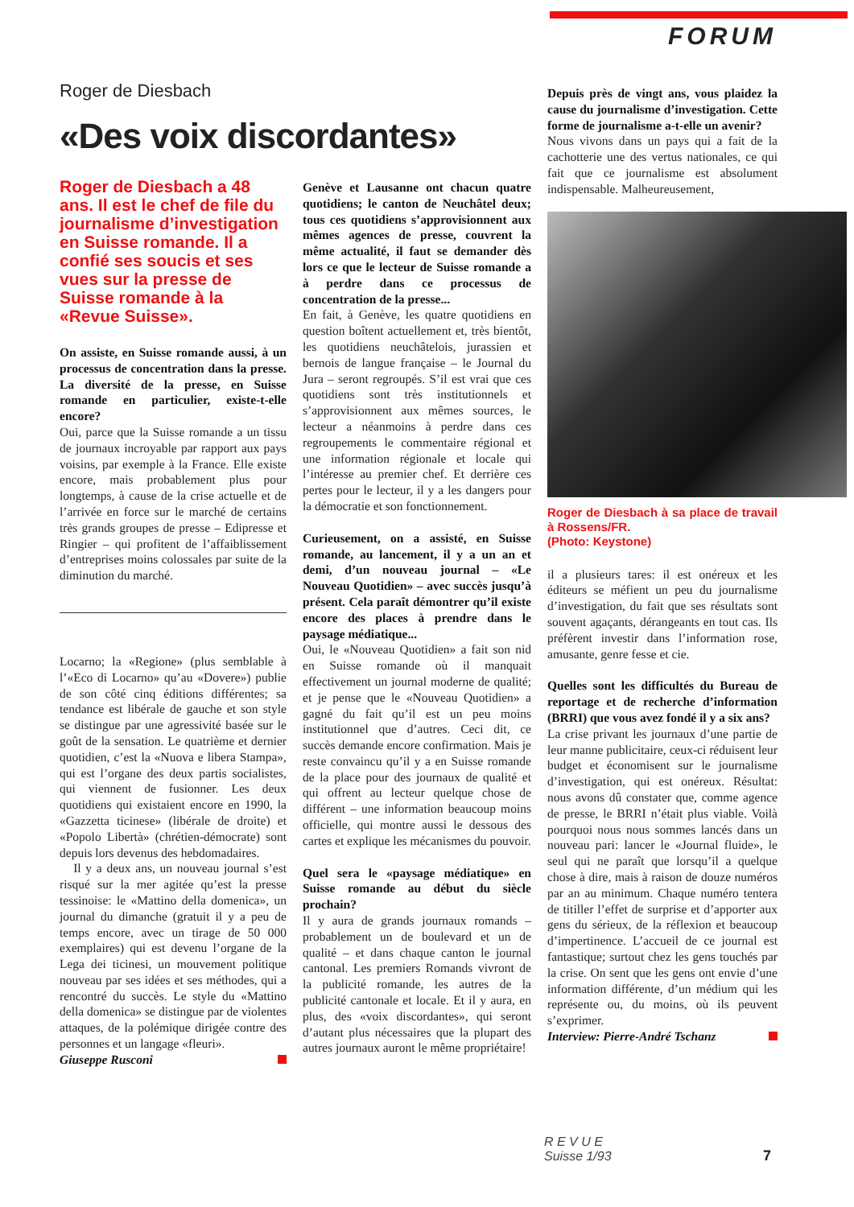FORUM
Roger de Diesbach
«Des voix discordantes»
Roger de Diesbach a 48 ans. Il est le chef de file du journalisme d’investigation en Suisse romande. Il a confié ses soucis et ses vues sur la presse de Suisse romande à la «Revue Suisse».
On assiste, en Suisse romande aussi, à un processus de concentration dans la presse. La diversité de la presse, en Suisse romande en particulier, existe-t-elle encore?
Oui, parce que la Suisse romande a un tissu de journaux incroyable par rapport aux pays voisins, par exemple à la France. Elle existe encore, mais probablement plus pour longtemps, à cause de la crise actuelle et de l’arrivée en force sur le marché de certains très grands groupes de presse – Edipresse et Ringier – qui profitent de l’affaiblissement d’entreprises moins colossales par suite de la diminution du marché.
Locarno; la «Regione» (plus semblable à l’«Eco di Locarno» qu’au «Dovere») publie de son côté cinq éditions différentes; sa tendance est libérale de gauche et son style se distingue par une agressivité basée sur le goût de la sensation. Le quatrième et dernier quotidien, c’est la «Nuova e libera Stampa», qui est l’organe des deux partis socialistes, qui viennent de fusionner. Les deux quotidiens qui existaient encore en 1990, la «Gazzetta ticinese» (libérale de droite) et «Popolo Libertà» (chrétien-démocrate) sont depuis lors devenus des hebdomadaires.
Il y a deux ans, un nouveau journal s’est risqué sur la mer agitée qu’est la presse tessinoise: le «Mattino della domenica», un journal du dimanche (gratuit il y a peu de temps encore, avec un tirage de 50 000 exemplaires) qui est devenu l’organe de la Lega dei ticinesi, un mouvement politique nouveau par ses idées et ses méthodes, qui a rencontré du succès. Le style du «Mattino della domenica» se distingue par de violentes attaques, de la polémique dirigée contre des personnes et un langage «fleuri».
Giuseppe Rusconi
Genève et Lausanne ont chacun quatre quotidiens; le canton de Neuchâtel deux; tous ces quotidiens s’approvisionnent aux mêmes agences de presse, couvrent la même actualité, il faut se demander dès lors ce que le lecteur de Suisse romande a à perdre dans ce processus de concentration de la presse...
En fait, à Genève, les quatre quotidiens en question boîtent actuellement et, très bientôt, les quotidiens neuchâtelois, jurassien et bernois de langue française – le Journal du Jura – seront regroupés. S’il est vrai que ces quotidiens sont très institutionnels et s’approvisionnent aux mêmes sources, le lecteur a néanmoins à perdre dans ces regroupements le commentaire régional et une information régionale et locale qui l’intéresse au premier chef. Et derrière ces pertes pour le lecteur, il y a les dangers pour la démocratie et son fonctionnement.
Curieusement, on a assisté, en Suisse romande, au lancement, il y a un an et demi, d’un nouveau journal – «Le Nouveau Quotidien» – avec succès jusqu’à présent. Cela paraît démontrer qu’il existe encore des places à prendre dans le paysage médiatique...
Oui, le «Nouveau Quotidien» a fait son nid en Suisse romande où il manquait effectivement un journal moderne de qualité; et je pense que le «Nouveau Quotidien» a gagné du fait qu’il est un peu moins institutionnel que d’autres. Ceci dit, ce succès demande encore confirmation. Mais je reste convaincu qu’il y a en Suisse romande de la place pour des journaux de qualité et qui offrent au lecteur quelque chose de différent – une information beaucoup moins officielle, qui montre aussi le dessous des cartes et explique les mécanismes du pouvoir.
Quel sera le «paysage médiatique» en Suisse romande au début du siècle prochain?
Il y aura de grands journaux romands – probablement un de boulevard et un de qualité – et dans chaque canton le journal cantonal. Les premiers Romands vivront de la publicité romande, les autres de la publicité cantonale et locale. Et il y aura, en plus, des «voix discordantes», qui seront d’autant plus nécessaires que la plupart des autres journaux auront le même propriétaire!
Depuis près de vingt ans, vous plaidez la cause du journalisme d’investigation. Cette forme de journalisme a-t-elle un avenir?
Nous vivons dans un pays qui a fait de la cachotterie une des vertus nationales, ce qui fait que ce journalisme est absolument indispensable. Malheureusement,
Roger de Diesbach à sa place de travail à Rossens/FR.
(Photo: Keystone)
il a plusieurs tares: il est onéreux et les éditeurs se méfient un peu du journalisme d’investigation, du fait que ses résultats sont souvent agaçants, dérangeants en tout cas. Ils préfèrent investir dans l’information rose, amusante, genre fesse et cie.
Quelles sont les difficultés du Bureau de reportage et de recherche d’information (BRRI) que vous avez fondé il y a six ans?
La crise privant les journaux d’une partie de leur manne publicitaire, ceux-ci réduisent leur budget et économisent sur le journalisme d’investigation, qui est onéreux. Résultat: nous avons dû constater que, comme agence de presse, le BRRI n’était plus viable. Voilà pourquoi nous nous sommes lancés dans un nouveau pari: lancer le «Journal fluide», le seul qui ne paraît que lorsqu’il a quelque chose à dire, mais à raison de douze numéros par an au minimum. Chaque numéro tentera de titiller l’effet de surprise et d’apporter aux gens du sérieux, de la réflexion et beaucoup d’impertinence. L’accueil de ce journal est fantastique; surtout chez les gens touchés par la crise. On sent que les gens ont envie d’une information différente, d’un médium qui les représente ou, du moins, où ils peuvent s’exprimer.
Interview: Pierre-André Tschanz
R E V U E
Suisse 1/93
7